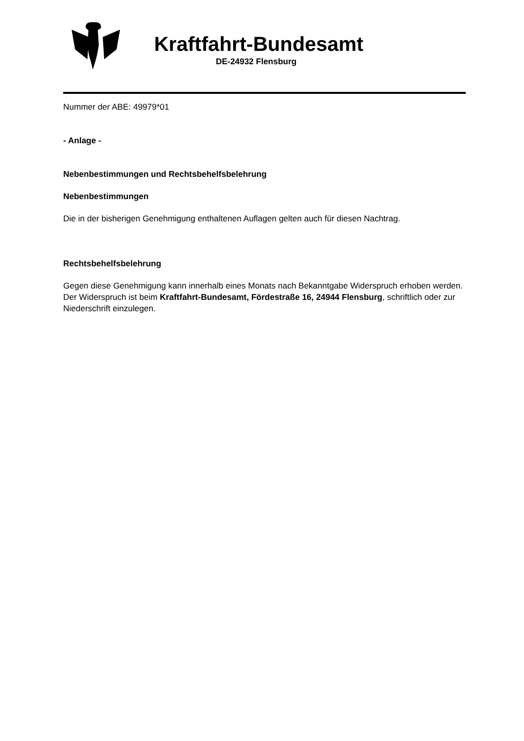Kraftfahrt-Bundesamt
DE-24932 Flensburg
Nummer der ABE: 49979*01
- Anlage -
Nebenbestimmungen und Rechtsbehelfsbelehrung
Nebenbestimmungen
Die in der bisherigen Genehmigung enthaltenen Auflagen gelten auch für diesen Nachtrag.
Rechtsbehelfsbelehrung
Gegen diese Genehmigung kann innerhalb eines Monats nach Bekanntgabe Widerspruch erhoben werden. Der Widerspruch ist beim Kraftfahrt-Bundesamt, Fördestraße 16, 24944 Flensburg, schriftlich oder zur Niederschrift einzulegen.